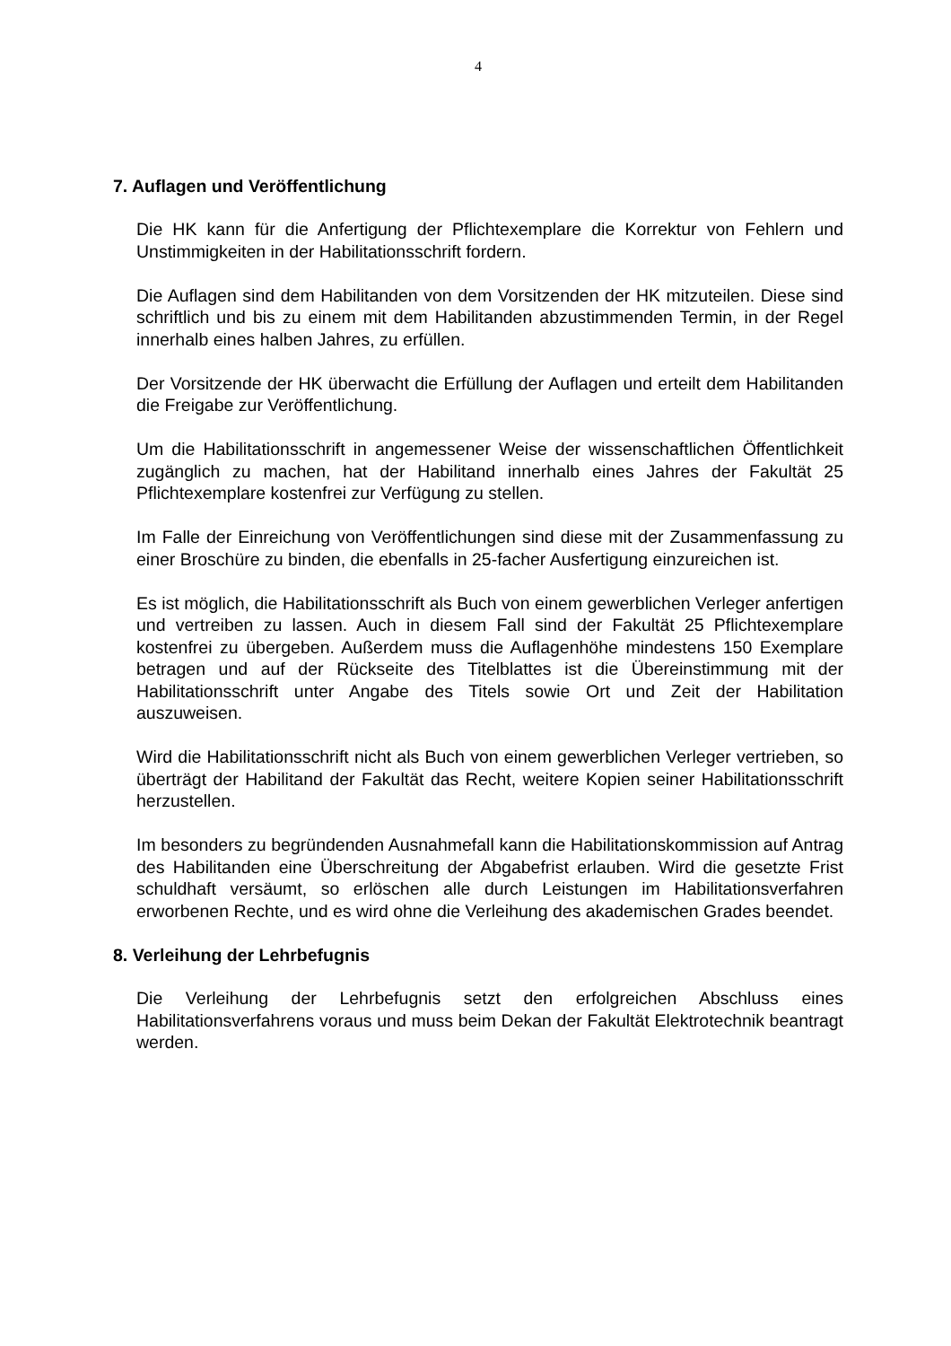4
7. Auflagen und Veröffentlichung
Die HK kann für die Anfertigung der Pflichtexemplare die Korrektur von Fehlern und Unstimmigkeiten in der Habilitationsschrift fordern.
Die Auflagen sind dem Habilitanden von dem Vorsitzenden der HK mitzuteilen. Diese sind schriftlich und bis zu einem mit dem Habilitanden abzustimmenden Termin, in der Regel innerhalb eines halben Jahres, zu erfüllen.
Der Vorsitzende der HK überwacht die Erfüllung der Auflagen und erteilt dem Habilitanden die Freigabe zur Veröffentlichung.
Um die Habilitationsschrift in angemessener Weise der wissenschaftlichen Öffentlichkeit zugänglich zu machen, hat der Habilitand innerhalb eines Jahres der Fakultät 25 Pflichtexemplare kostenfrei zur Verfügung zu stellen.
Im Falle der Einreichung von Veröffentlichungen sind diese mit der Zusammenfassung zu einer Broschüre zu binden, die ebenfalls in 25-facher Ausfertigung einzureichen ist.
Es ist möglich, die Habilitationsschrift als Buch von einem gewerblichen Verleger anfertigen und vertreiben zu lassen. Auch in diesem Fall sind der Fakultät 25 Pflichtexemplare kostenfrei zu übergeben. Außerdem muss die Auflagenhöhe mindestens 150 Exemplare betragen und auf der Rückseite des Titelblattes ist die Übereinstimmung mit der Habilitationsschrift unter Angabe des Titels sowie Ort und Zeit der Habilitation auszuweisen.
Wird die Habilitationsschrift nicht als Buch von einem gewerblichen Verleger vertrieben, so überträgt der Habilitand der Fakultät das Recht, weitere Kopien seiner Habilitationsschrift herzustellen.
Im besonders zu begründenden Ausnahmefall kann die Habilitationskommission auf Antrag des Habilitanden eine Überschreitung der Abgabefrist erlauben. Wird die gesetzte Frist schuldhaft versäumt, so erlöschen alle durch Leistungen im Habilitationsverfahren erworbenen Rechte, und es wird ohne die Verleihung des akademischen Grades beendet.
8. Verleihung der Lehrbefugnis
Die Verleihung der Lehrbefugnis setzt den erfolgreichen Abschluss eines Habilitationsverfahrens voraus und muss beim Dekan der Fakultät Elektrotechnik beantragt werden.